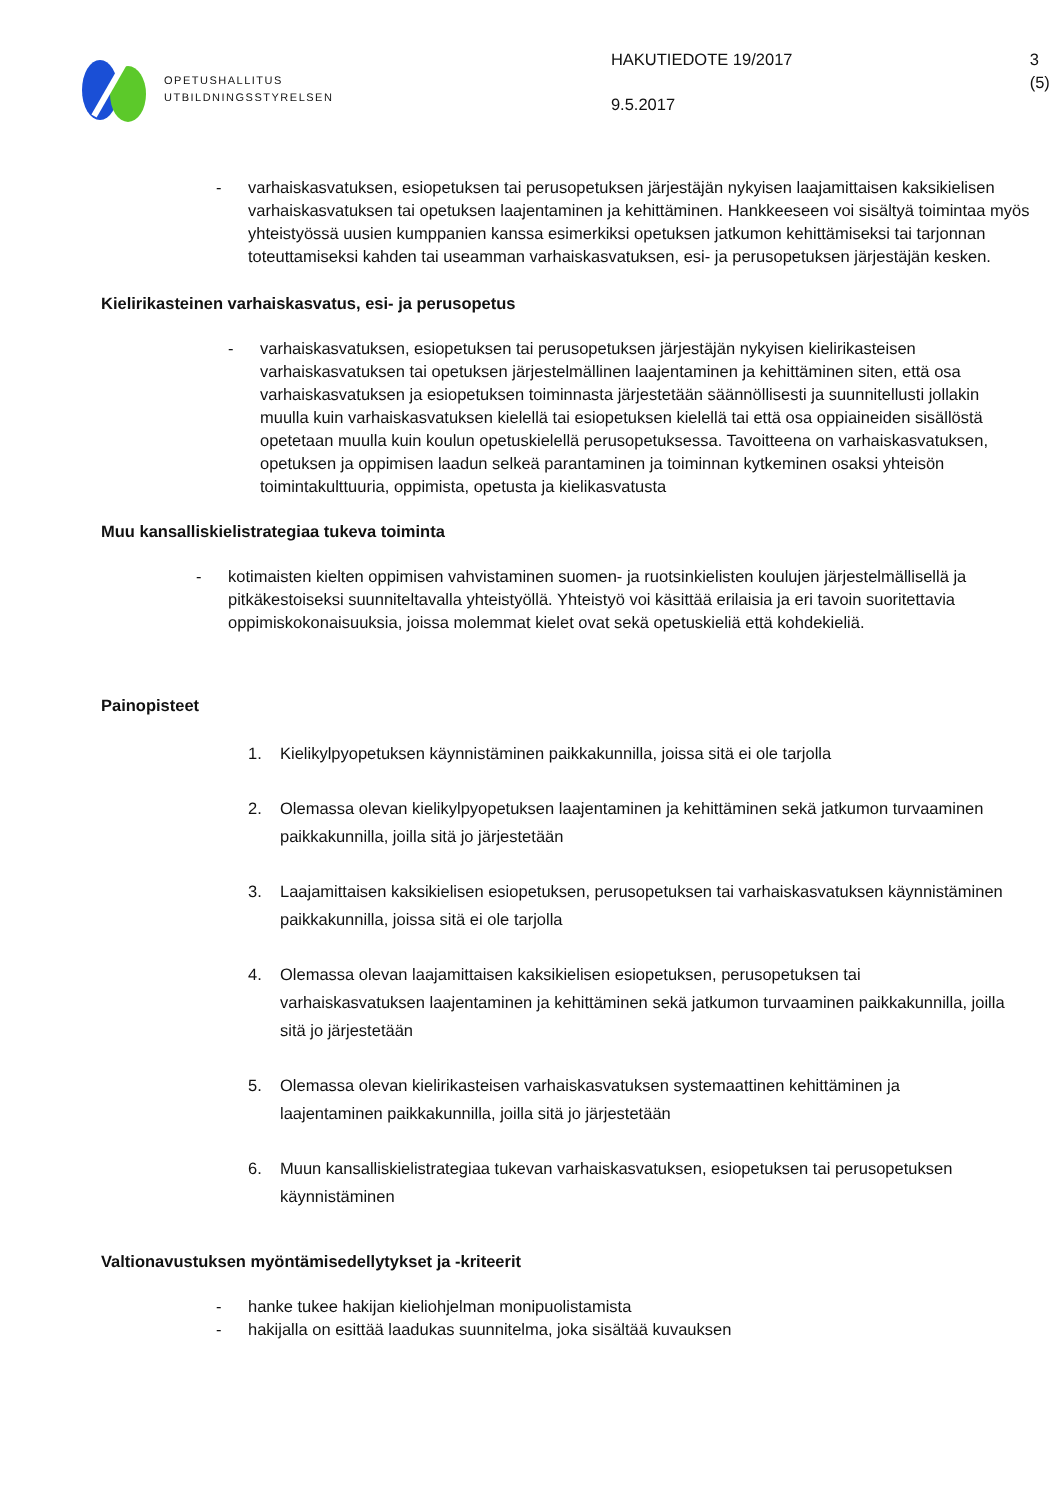OPETUSHALLITUS
UTBILDNINGSSTYRELSEN
HAKUTIEDOTE 19/2017
9.5.2017
3 (5)
- varhaiskasvatuksen, esiopetuksen tai perusopetuksen järjestäjän nykyisen laajamittaisen kaksikielisen varhaiskasvatuksen tai opetuksen laajentaminen ja kehittäminen. Hankkeeseen voi sisältyä toimintaa myös yhteistyössä uusien kumppanien kanssa esimerkiksi opetuksen jatkumon kehittämiseksi tai tarjonnan toteuttamiseksi kahden tai useamman varhaiskasvatuksen, esi- ja perusopetuksen järjestäjän kesken.
Kielirikasteinen varhaiskasvatus, esi- ja perusopetus
- varhaiskasvatuksen, esiopetuksen tai perusopetuksen järjestäjän nykyisen kielirikasteisen varhaiskasvatuksen tai opetuksen järjestelmällinen laajentaminen ja kehittäminen siten, että osa varhaiskasvatuksen ja esiopetuksen toiminnasta järjestetään säännöllisesti ja suunnitellusti jollakin muulla kuin varhaiskasvatuksen kielellä tai esiopetuksen kielellä tai että osa oppiaineiden sisällöstä opetetaan muulla kuin koulun opetuskielellä perusopetuksessa. Tavoitteena on varhaiskasvatuksen, opetuksen ja oppimisen laadun selkeä parantaminen ja toiminnan kytkeminen osaksi yhteisön toimintakulttuuria, oppimista, opetusta ja kielikasvatusta
Muu kansalliskielistrategiaa tukeva toiminta
- kotimaisten kielten oppimisen vahvistaminen suomen- ja ruotsinkielisten koulujen järjestelmällisellä ja pitkäkestoiseksi suunniteltavalla yhteistyöllä. Yhteistyö voi käsittää erilaisia ja eri tavoin suoritettavia oppimiskokonaisuuksia, joissa molemmat kielet ovat sekä opetuskieliä että kohdekieliä.
Painopisteet
1. Kielikylpyopetuksen käynnistäminen paikkakunnilla, joissa sitä ei ole tarjolla
2. Olemassa olevan kielikylpyopetuksen laajentaminen ja kehittäminen sekä jatkumon turvaaminen paikkakunnilla, joilla sitä jo järjestetään
3. Laajamittaisen kaksikielisen esiopetuksen, perusopetuksen tai varhaiskasvatuksen käynnistäminen paikkakunnilla, joissa sitä ei ole tarjolla
4. Olemassa olevan laajamittaisen kaksikielisen esiopetuksen, perusopetuksen tai varhaiskasvatuksen laajentaminen ja kehittäminen sekä jatkumon turvaaminen paikkakunnilla, joilla sitä jo järjestetään
5. Olemassa olevan kielirikasteisen varhaiskasvatuksen systemaattinen kehittäminen ja laajentaminen paikkakunnilla, joilla sitä jo järjestetään
6. Muun kansalliskielistrategiaa tukevan varhaiskasvatuksen, esiopetuksen tai perusopetuksen käynnistäminen
Valtionavustuksen myöntämisedellytykset ja -kriteerit
- hanke tukee hakijan kieliohjelman monipuolistamista
- hakijalla on esittää laadukas suunnitelma, joka sisältää kuvauksen